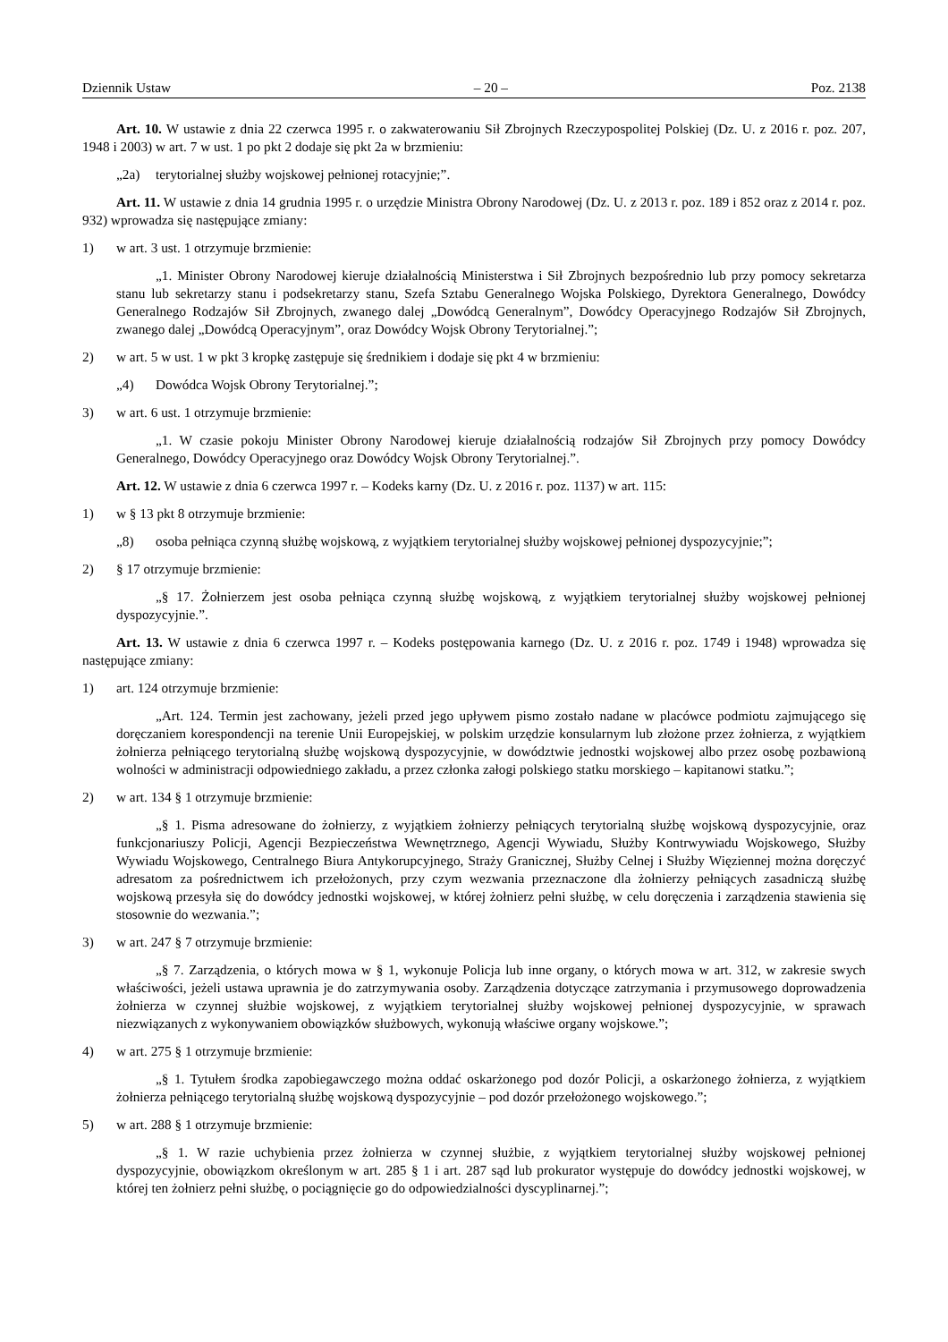Dziennik Ustaw – 20 – Poz. 2138
Art. 10. W ustawie z dnia 22 czerwca 1995 r. o zakwaterowaniu Sił Zbrojnych Rzeczypospolitej Polskiej (Dz. U. z 2016 r. poz. 207, 1948 i 2003) w art. 7 w ust. 1 po pkt 2 dodaje się pkt 2a w brzmieniu:
„2a) terytorialnej służby wojskowej pełnionej rotacyjnie;”.
Art. 11. W ustawie z dnia 14 grudnia 1995 r. o urzędzie Ministra Obrony Narodowej (Dz. U. z 2013 r. poz. 189 i 852 oraz z 2014 r. poz. 932) wprowadza się następujące zmiany:
1) w art. 3 ust. 1 otrzymuje brzmienie:
„1. Minister Obrony Narodowej kieruje działalnością Ministerstwa i Sił Zbrojnych bezpośrednio lub przy pomocy sekretarza stanu lub sekretarzy stanu i podsekretarzy stanu, Szefa Sztabu Generalnego Wojska Polskiego, Dyrektora Generalnego, Dowódcy Generalnego Rodzajów Sił Zbrojnych, zwanego dalej „Dowódcą Generalnym”, Dowódcy Operacyjnego Rodzajów Sił Zbrojnych, zwanego dalej „Dowódcą Operacyjnym”, oraz Dowódcy Wojsk Obrony Terytorialnej.”;
2) w art. 5 w ust. 1 w pkt 3 kropkę zastępuje się średnikiem i dodaje się pkt 4 w brzmieniu:
„4) Dowódca Wojsk Obrony Terytorialnej.”;
3) w art. 6 ust. 1 otrzymuje brzmienie:
„1. W czasie pokoju Minister Obrony Narodowej kieruje działalnością rodzajów Sił Zbrojnych przy pomocy Dowódcy Generalnego, Dowódcy Operacyjnego oraz Dowódcy Wojsk Obrony Terytorialnej.”.
Art. 12. W ustawie z dnia 6 czerwca 1997 r. – Kodeks karny (Dz. U. z 2016 r. poz. 1137) w art. 115:
1) w § 13 pkt 8 otrzymuje brzmienie:
„8) osoba pełniąca czynną służbę wojskową, z wyjątkiem terytorialnej służby wojskowej pełnionej dyspozycyjnie;”;
2) § 17 otrzymuje brzmienie:
„§ 17. Żołnierzem jest osoba pełniąca czynną służbę wojskową, z wyjątkiem terytorialnej służby wojskowej pełnionej dyspozycyjnie.”.
Art. 13. W ustawie z dnia 6 czerwca 1997 r. – Kodeks postępowania karnego (Dz. U. z 2016 r. poz. 1749 i 1948) wprowadza się następujące zmiany:
1) art. 124 otrzymuje brzmienie:
„Art. 124. Termin jest zachowany, jeżeli przed jego upływem pismo zostało nadane w placówce podmiotu zajmującego się doręczaniem korespondencji na terenie Unii Europejskiej, w polskim urzędzie konsularnym lub złożone przez żołnierza, z wyjątkiem żołnierza pełniącego terytorialną służbę wojskową dyspozycyjnie, w dowództwie jednostki wojskowej albo przez osobę pozbawioną wolności w administracji odpowiedniego zakładu, a przez członka załogi polskiego statku morskiego – kapitanowi statku.”;
2) w art. 134 § 1 otrzymuje brzmienie:
„§ 1. Pisma adresowane do żołnierzy, z wyjątkiem żołnierzy pełniących terytorialną służbę wojskową dyspozycyjnie, oraz funkcjonariuszy Policji, Agencji Bezpieczeństwa Wewnętrznego, Agencji Wywiadu, Służby Kontrwywiadu Wojskowego, Służby Wywiadu Wojskowego, Centralnego Biura Antykorupcyjnego, Straży Granicznej, Służby Celnej i Służby Więziennej można doręczyć adresatom za pośrednictwem ich przełożonych, przy czym wezwania przeznaczone dla żołnierzy pełniących zasadniczą służbę wojskową przesyła się do dowódcy jednostki wojskowej, w której żołnierz pełni służbę, w celu doręczenia i zarządzenia stawienia się stosownie do wezwania.”;
3) w art. 247 § 7 otrzymuje brzmienie:
„§ 7. Zarządzenia, o których mowa w § 1, wykonuje Policja lub inne organy, o których mowa w art. 312, w zakresie swych właściwości, jeżeli ustawa uprawnia je do zatrzymywania osoby. Zarządzenia dotyczące zatrzymania i przymusowego doprowadzenia żołnierza w czynnej służbie wojskowej, z wyjątkiem terytorialnej służby wojskowej pełnionej dyspozycyjnie, w sprawach niezwiązanych z wykonywaniem obowiązków służbowych, wykonują właściwe organy wojskowe.”;
4) w art. 275 § 1 otrzymuje brzmienie:
„§ 1. Tytułem środka zapobiegawczego można oddać oskarżonego pod dozór Policji, a oskarżonego żołnierza, z wyjątkiem żołnierza pełniącego terytorialną służbę wojskową dyspozycyjnie – pod dozór przełożonego wojskowego.”;
5) w art. 288 § 1 otrzymuje brzmienie:
„§ 1. W razie uchybienia przez żołnierza w czynnej służbie, z wyjątkiem terytorialnej służby wojskowej pełnionej dyspozycyjnie, obowiązkom określonym w art. 285 § 1 i art. 287 sąd lub prokurator występuje do dowódcy jednostki wojskowej, w której ten żołnierz pełni służbę, o pociągnięcie go do odpowiedzialności dyscyplinarnej.”;